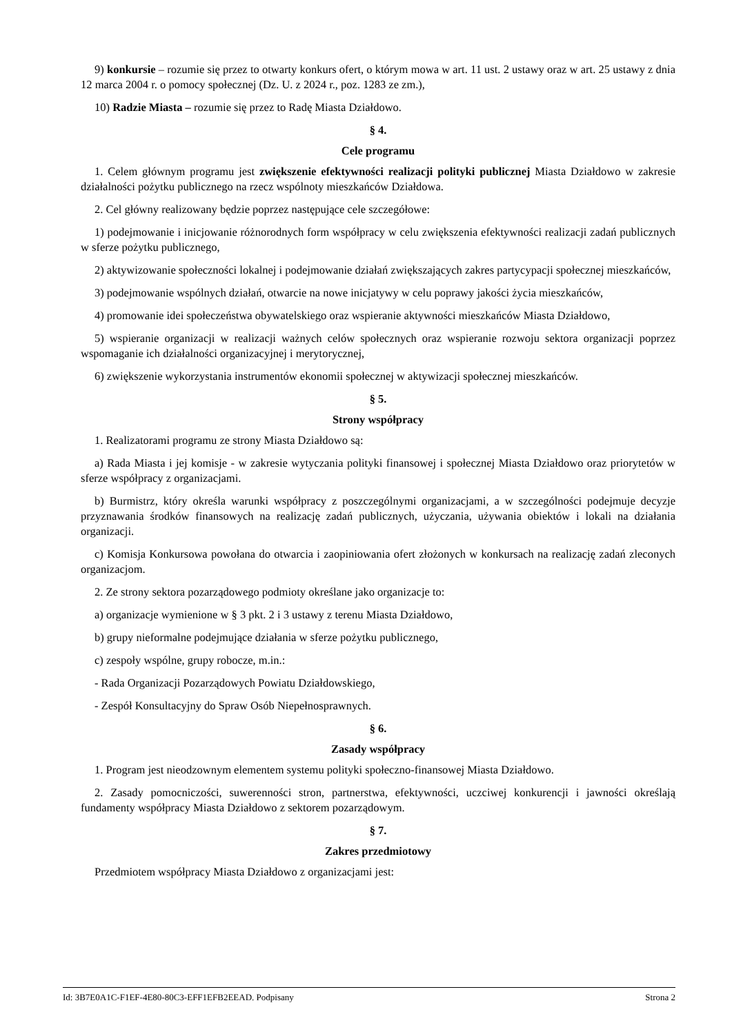9) konkursie – rozumie się przez to otwarty konkurs ofert, o którym mowa w art. 11 ust. 2 ustawy oraz w art. 25 ustawy z dnia 12 marca 2004 r. o pomocy społecznej (Dz. U. z 2024 r., poz. 1283 ze zm.),
10) Radzie Miasta – rozumie się przez to Radę Miasta Działdowo.
§ 4.
Cele programu
1. Celem głównym programu jest zwiększenie efektywności realizacji polityki publicznej Miasta Działdowo w zakresie działalności pożytku publicznego na rzecz wspólnoty mieszkańców Działdowa.
2. Cel główny realizowany będzie poprzez następujące cele szczegółowe:
1) podejmowanie i inicjowanie różnorodnych form współpracy w celu zwiększenia efektywności realizacji zadań publicznych w sferze pożytku publicznego,
2) aktywizowanie społeczności lokalnej i podejmowanie działań zwiększających zakres partycypacji społecznej mieszkańców,
3) podejmowanie wspólnych działań, otwarcie na nowe inicjatywy w celu poprawy jakości życia mieszkańców,
4) promowanie idei społeczeństwa obywatelskiego oraz wspieranie aktywności mieszkańców Miasta Działdowo,
5) wspieranie organizacji w realizacji ważnych celów społecznych oraz wspieranie rozwoju sektora organizacji poprzez wspomaganie ich działalności organizacyjnej i merytorycznej,
6) zwiększenie wykorzystania instrumentów ekonomii społecznej w aktywizacji społecznej mieszkańców.
§ 5.
Strony współpracy
1. Realizatorami programu ze strony Miasta Działdowo są:
a) Rada Miasta i jej komisje - w zakresie wytyczania polityki finansowej i społecznej Miasta Działdowo oraz priorytetów w sferze współpracy z organizacjami.
b) Burmistrz, który określa warunki współpracy z poszczególnymi organizacjami, a w szczególności podejmuje decyzje przyznawania środków finansowych na realizację zadań publicznych, użyczania, używania obiektów i lokali na działania organizacji.
c) Komisja Konkursowa powołana do otwarcia i zaopiniowania ofert złożonych w konkursach na realizację zadań zleconych organizacjom.
2. Ze strony sektora pozarządowego podmioty określane jako organizacje to:
a) organizacje wymienione w § 3 pkt. 2 i 3 ustawy z terenu Miasta Działdowo,
b) grupy nieformalne podejmujące działania w sferze pożytku publicznego,
c) zespoły wspólne, grupy robocze, m.in.:
- Rada Organizacji Pozarządowych Powiatu Działdowskiego,
- Zespół Konsultacyjny do Spraw Osób Niepełnosprawnych.
§ 6.
Zasady współpracy
1. Program jest nieodzownym elementem systemu polityki społeczno-finansowej Miasta Działdowo.
2. Zasady pomocniczości, suwerenności stron, partnerstwa, efektywności, uczciwej konkurencji i jawności określają fundamenty współpracy Miasta Działdowo z sektorem pozarządowym.
§ 7.
Zakres przedmiotowy
Przedmiotem współpracy Miasta Działdowo z organizacjami jest:
Id: 3B7E0A1C-F1EF-4E80-80C3-EFF1EFB2EEAD. Podpisany Strona 2